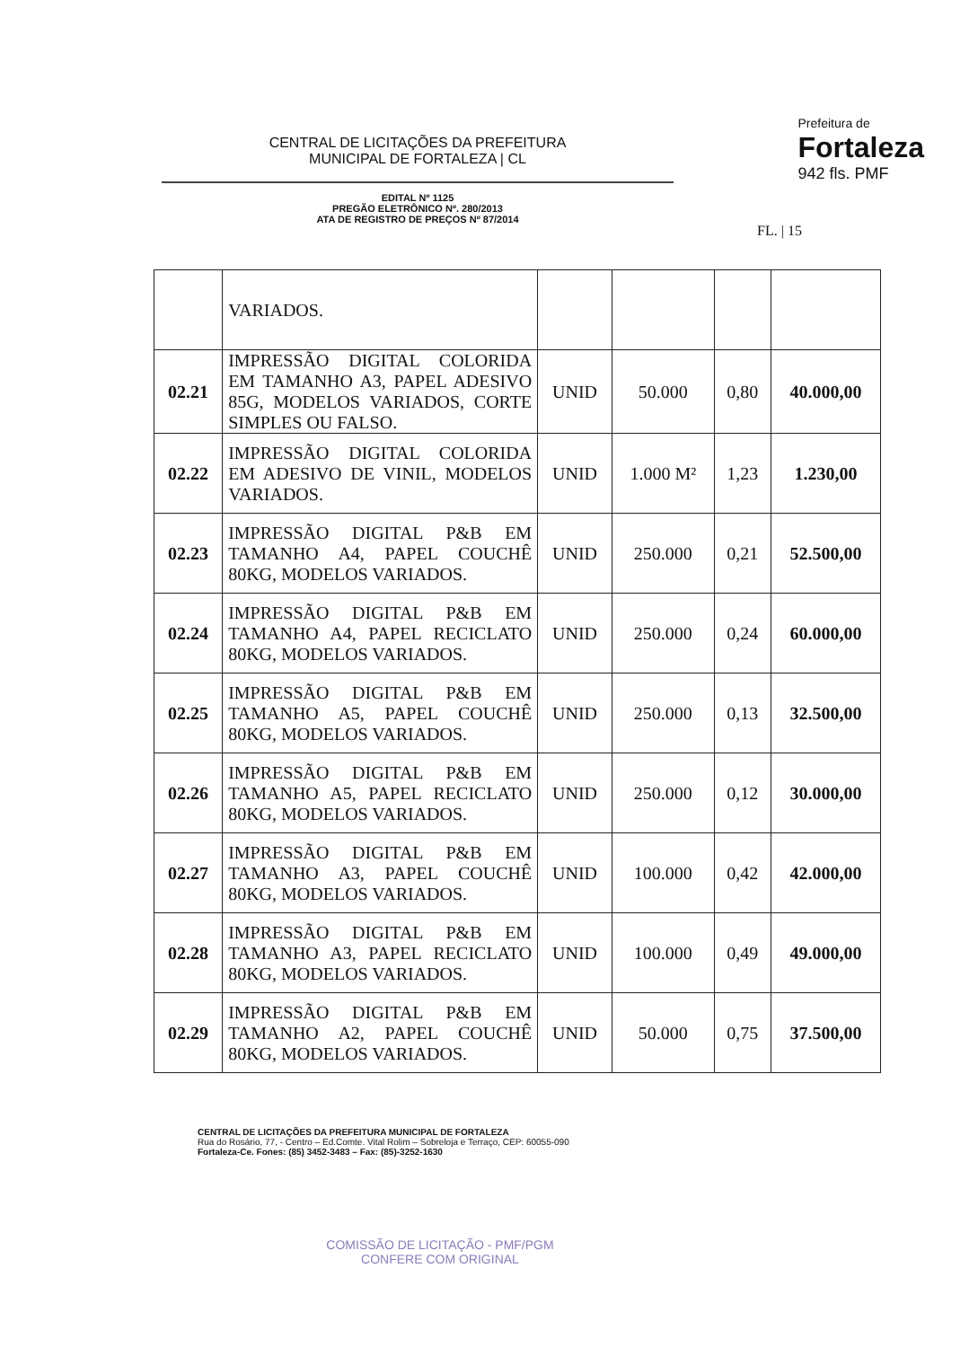CENTRAL DE LICITAÇÕES DA PREFEITURA
MUNICIPAL DE FORTALEZA | CL
Prefeitura de
Fortaleza
942 fls. PMF
EDITAL Nº 1125
PREGÃO ELETRÔNICO Nº. 280/2013
ATA DE REGISTRO DE PREÇOS Nº 87/2014
FL. | 15
| | VARIADOS. | | | | |
| 02.21 | IMPRESSÃO DIGITAL COLORIDA EM TAMANHO A3, PAPEL ADESIVO 85G, MODELOS VARIADOS, CORTE SIMPLES OU FALSO. | UNID | 50.000 | 0,80 | 40.000,00 |
| 02.22 | IMPRESSÃO DIGITAL COLORIDA EM ADESIVO DE VINIL, MODELOS VARIADOS. | UNID | 1.000 M² | 1,23 | 1.230,00 |
| 02.23 | IMPRESSÃO DIGITAL P&B EM TAMANHO A4, PAPEL COUCHÊ 80KG, MODELOS VARIADOS. | UNID | 250.000 | 0,21 | 52.500,00 |
| 02.24 | IMPRESSÃO DIGITAL P&B EM TAMANHO A4, PAPEL RECICLATO 80KG, MODELOS VARIADOS. | UNID | 250.000 | 0,24 | 60.000,00 |
| 02.25 | IMPRESSÃO DIGITAL P&B EM TAMANHO A5, PAPEL COUCHÊ 80KG, MODELOS VARIADOS. | UNID | 250.000 | 0,13 | 32.500,00 |
| 02.26 | IMPRESSÃO DIGITAL P&B EM TAMANHO A5, PAPEL RECICLATO 80KG, MODELOS VARIADOS. | UNID | 250.000 | 0,12 | 30.000,00 |
| 02.27 | IMPRESSÃO DIGITAL P&B EM TAMANHO A3, PAPEL COUCHÊ 80KG, MODELOS VARIADOS. | UNID | 100.000 | 0,42 | 42.000,00 |
| 02.28 | IMPRESSÃO DIGITAL P&B EM TAMANHO A3, PAPEL RECICLATO 80KG, MODELOS VARIADOS. | UNID | 100.000 | 0,49 | 49.000,00 |
| 02.29 | IMPRESSÃO DIGITAL P&B EM TAMANHO A2, PAPEL COUCHÊ 80KG, MODELOS VARIADOS. | UNID | 50.000 | 0,75 | 37.500,00 |
CENTRAL DE LICITAÇÕES DA PREFEITURA MUNICIPAL DE FORTALEZA
Rua do Rosário, 77, - Centro – Ed.Comte. Vital Rolim – Sobreloja e Terraço, CEP: 60055-090
Fortaleza-Ce. Fones: (85) 3452-3483 – Fax: (85)-3252-1630
COMISSÃO DE LICITAÇÃO - PMF/PGM
CONFERE COM ORIGINAL